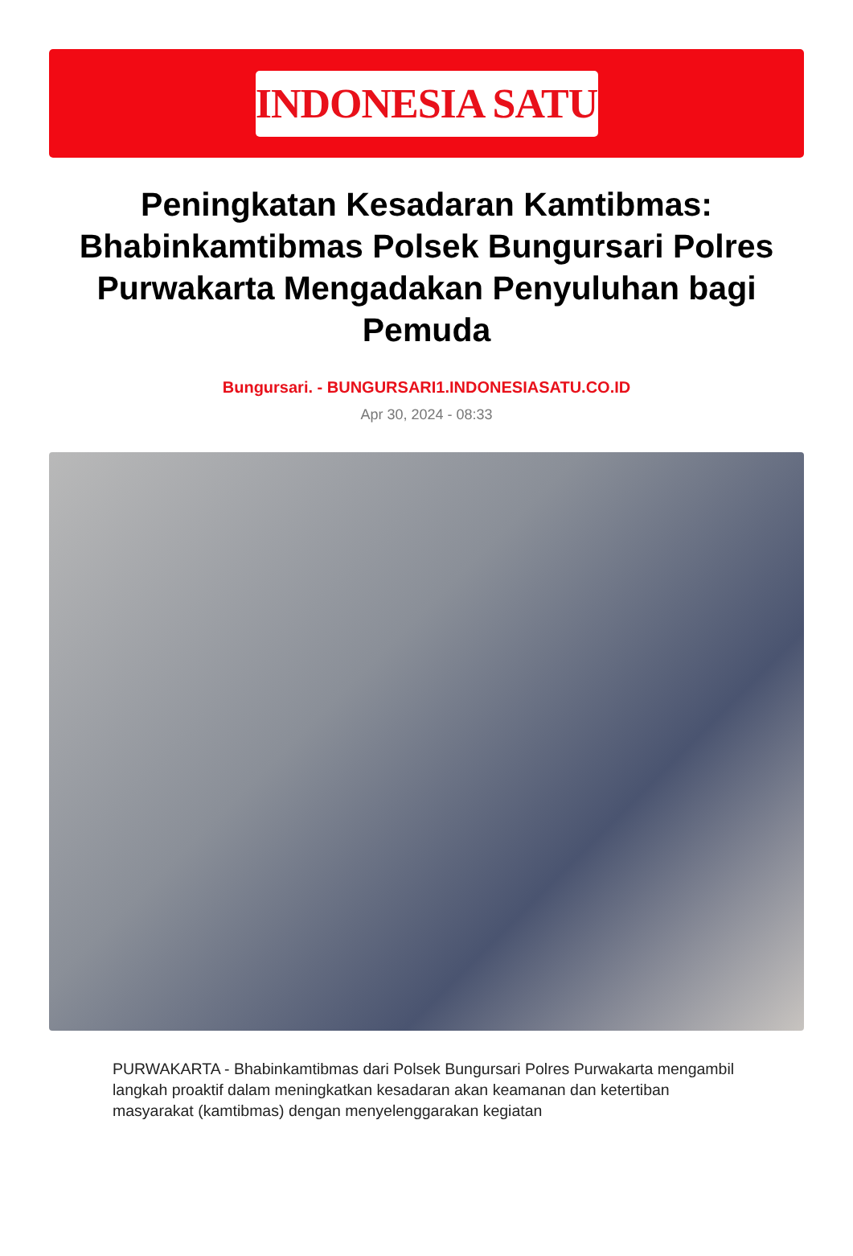INDONESIA SATU
Peningkatan Kesadaran Kamtibmas: Bhabinkamtibmas Polsek Bungursari Polres Purwakarta Mengadakan Penyuluhan bagi Pemuda
Bungursari. - BUNGURSARI1.INDONESIASATU.CO.ID
Apr 30, 2024 - 08:33
PURWAKARTA - Bhabinkamtibmas dari Polsek Bungursari Polres Purwakarta mengambil langkah proaktif dalam meningkatkan kesadaran akan keamanan dan ketertiban masyarakat (kamtibmas) dengan menyelenggarakan kegiatan